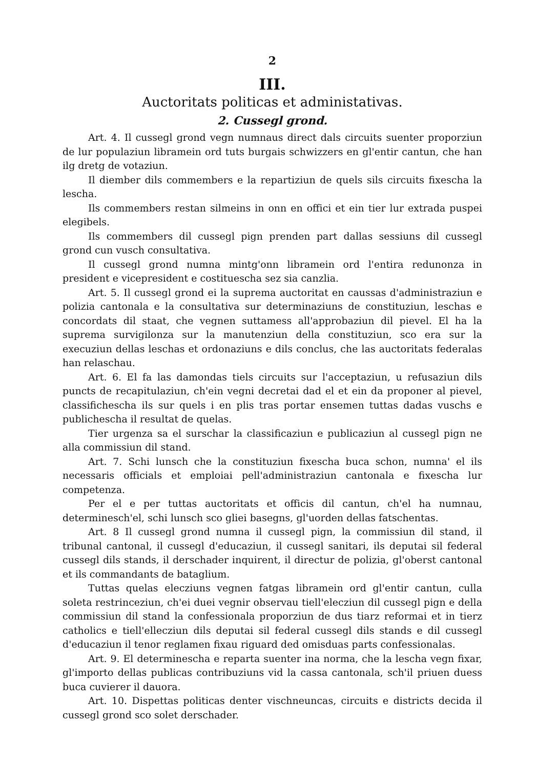2
III.
Auctoritats politicas et administativas.
2. Cussegl grond.
Art. 4. Il cussegl grond vegn numnaus direct dals circuits suenter proporziun de lur populaziun libramein ord tuts burgais schwizzers en gl'entir cantun, che han ilg dretg de votaziun.
Il diember dils commembers e la repartiziun de quels sils circuits fixescha la lescha.
Ils commembers restan silmeins in onn en offici et ein tier lur extrada puspei elegibels.
Ils commembers dil cussegl pign prenden part dallas sessiuns dil cussegl grond cun vusch consultativa.
Il cussegl grond numna mintg'onn libramein ord l'entira redunonza in president e vicepresident e costituescha sez sia canzlia.
Art. 5. Il cussegl grond ei la suprema auctoritat en caussas d'administraziun e polizia cantonala e la consultativa sur determinaziuns de constituziun, leschas e concordats dil staat, che vegnen suttamess all'approbaziun dil pievel. El ha la suprema survigilonza sur la manutenziun della constituziun, sco era sur la execuziun dellas leschas et ordonaziuns e dils conclus, che las auctoritats federalas han relaschau.
Art. 6. El fa las damondas tiels circuits sur l'acceptaziun, u refusaziun dils puncts de recapitulaziun, ch'ein vegni decretai dad el et ein da proponer al pievel, classificheschа ils sur quels i en plis tras portar ensemen tuttas dadas vuschs e publichescha il resultat de quelas.
Tier urgenza sa el surschar la classificaziun e publicaziun al cussegl pign ne alla commissiun dil stand.
Art. 7. Schi lunsch che la constituziun fixescha buca schon, numna' el ils necessaris officials et emploiai pell'administraziun cantonala e fixescha lur competenza.
Per el e per tuttas auctoritats et officis dil cantun, ch'el ha numnau, determinesch'el, schi lunsch sco gliei basegns, gl'uorden dellas fatschentas.
Art. 8 Il cussegl grond numna il cussegl pign, la commissiun dil stand, il tribunal cantonal, il cussegl d'educaziun, il cussegl sanitari, ils deputai sil federal cussegl dils stands, il derschader inquirent, il directur de polizia, gl'oberst cantonal et ils commandants de bataglium.
Tuttas quelas elecziuns vegnen fatgas libramein ord gl'entir cantun, culla soleta restrinceziun, ch'ei duei vegnir observau tiell'elecziun dil cussegl pign e della commissiun dil stand la confessionala proporziun de dus tiarz reformai et in tierz catholics e tiell'elleсziun dils deputai sil federal cussegl dils stands e dil cussegl d'educaziun il tenor reglamen fixau riguard ded omisduas parts confessionalas.
Art. 9. El determinescha e reparta suenter ina norma, che la lescha vegn fixar, gl'importo dellas publicas contribuziuns vid la cassa cantonala, sch'il priuen duess buca cuvierer il dauora.
Art. 10. Dispettas politicas denter vischneuncas, circuits e districts decida il cussegl grond sco solet derschader.